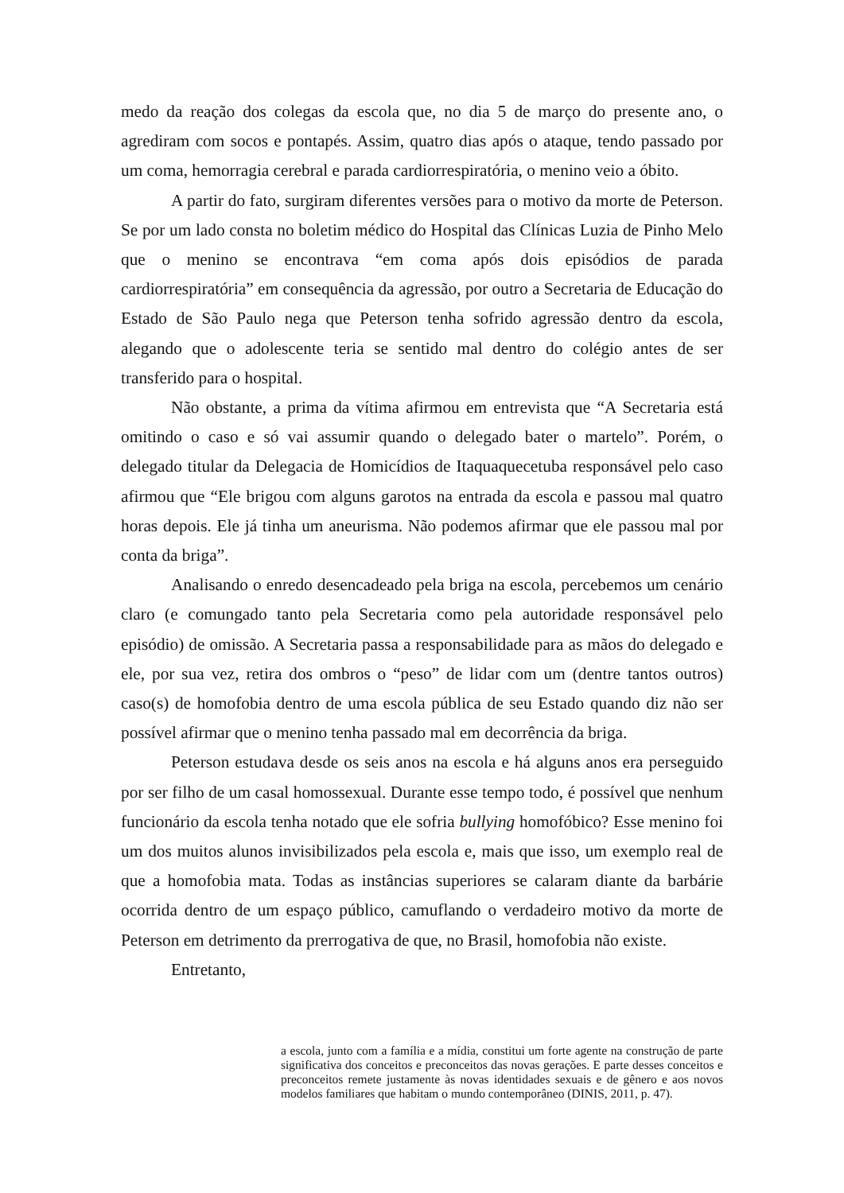medo da reação dos colegas da escola que, no dia 5 de março do presente ano, o agrediram com socos e pontapés. Assim, quatro dias após o ataque, tendo passado por um coma, hemorragia cerebral e parada cardiorrespiratória, o menino veio a óbito.
A partir do fato, surgiram diferentes versões para o motivo da morte de Peterson. Se por um lado consta no boletim médico do Hospital das Clínicas Luzia de Pinho Melo que o menino se encontrava “em coma após dois episódios de parada cardiorrespiratória” em consequência da agressão, por outro a Secretaria de Educação do Estado de São Paulo nega que Peterson tenha sofrido agressão dentro da escola, alegando que o adolescente teria se sentido mal dentro do colégio antes de ser transferido para o hospital.
Não obstante, a prima da vítima afirmou em entrevista que “A Secretaria está omitindo o caso e só vai assumir quando o delegado bater o martelo”. Porém, o delegado titular da Delegacia de Homicídios de Itaquaquecetuba responsável pelo caso afirmou que “Ele brigou com alguns garotos na entrada da escola e passou mal quatro horas depois. Ele já tinha um aneurisma. Não podemos afirmar que ele passou mal por conta da briga”.
Analisando o enredo desencadeado pela briga na escola, percebemos um cenário claro (e comungado tanto pela Secretaria como pela autoridade responsável pelo episódio) de omissão. A Secretaria passa a responsabilidade para as mãos do delegado e ele, por sua vez, retira dos ombros o “peso” de lidar com um (dentre tantos outros) caso(s) de homofobia dentro de uma escola pública de seu Estado quando diz não ser possível afirmar que o menino tenha passado mal em decorrência da briga.
Peterson estudava desde os seis anos na escola e há alguns anos era perseguido por ser filho de um casal homossexual. Durante esse tempo todo, é possível que nenhum funcionário da escola tenha notado que ele sofria bullying homofóbico? Esse menino foi um dos muitos alunos invisibilizados pela escola e, mais que isso, um exemplo real de que a homofobia mata. Todas as instâncias superiores se calaram diante da barbárie ocorrida dentro de um espaço público, camuflando o verdadeiro motivo da morte de Peterson em detrimento da prerrogativa de que, no Brasil, homofobia não existe.
Entretanto,
a escola, junto com a família e a mídia, constitui um forte agente na construção de parte significativa dos conceitos e preconceitos das novas gerações. E parte desses conceitos e preconceitos remete justamente às novas identidades sexuais e de gênero e aos novos modelos familiares que habitam o mundo contemporâneo (DINIS, 2011, p. 47).